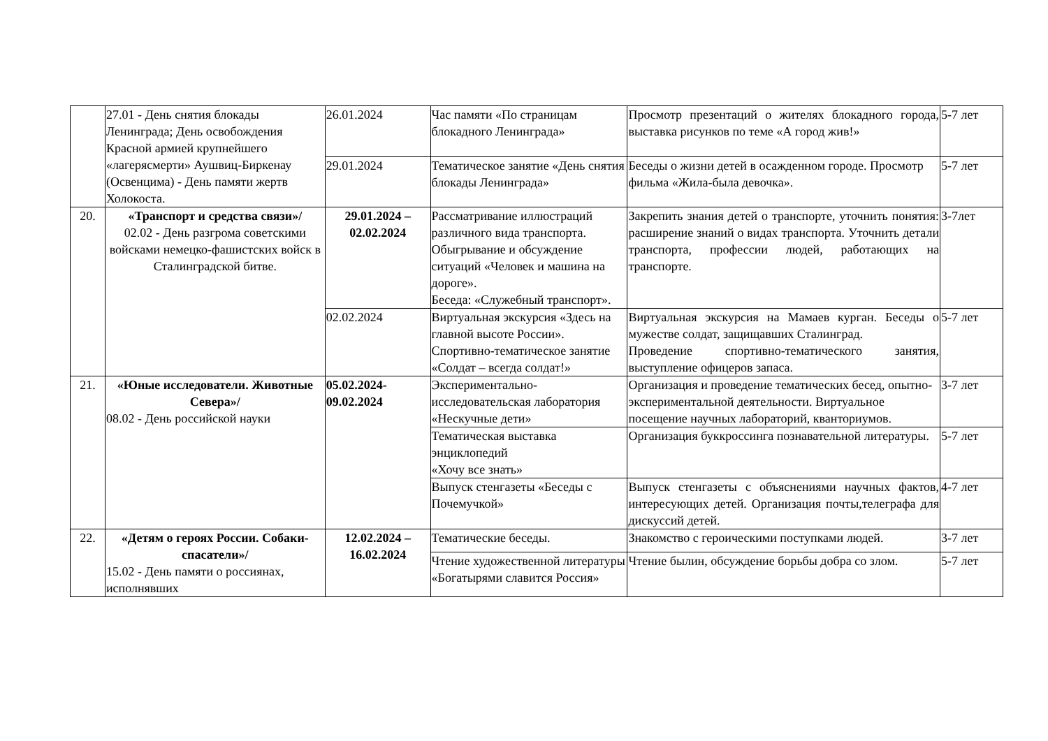| | 27.01 - День снятия блокады Ленинграда; День освобождения Красной армией крупнейшего «лагерясмерти» Аушвиц-Биркенау (Освенцима) - День памяти жертв Холокоста. | 26.01.2024 | Час памяти «По страницам блокадного Ленинграда» | Просмотр презентаций о жителях блокадного города, выставка рисунков по теме «А город жив!» | 5-7 лет |
| | | 29.01.2024 | Тематическое занятие «День снятия блокады Ленинграда» | Беседы о жизни детей в осажденном городе. Просмотр фильма «Жила-была девочка». | 5-7 лет |
| 20. | «Транспорт и средства связи»/ 02.02 - День разгрома советскими войсками немецко-фашистских войск в Сталинградской битве. | 29.01.2024 – 02.02.2024 | Рассматривание иллюстраций различного вида транспорта. Обыгрывание и обсуждение ситуаций «Человек и машина на дороге». Беседа: «Служебный транспорт». | Закрепить знания детей о транспорте, уточнить понятия: расширение знаний о видах транспорта. Уточнить детали транспорта, профессии людей, работающих на транспорте. | 3-7лет |
| | | 02.02.2024 | Виртуальная экскурсия «Здесь на главной высоте России». Спортивно-тематическое занятие «Солдат – всегда солдат!» | Виртуальная экскурсия на Мамаев курган. Беседы о мужестве солдат, защищавших Сталинград. Проведение спортивно-тематического занятия, выступление офицеров запаса. | 5-7 лет |
| 21. | «Юные исследователи. Животные Севера»/ 08.02 - День российской науки | 05.02.2024-09.02.2024 | Экспериментально-исследовательская лаборатория «Нескучные дети» | Организация и проведение тематических бесед, опытно- экспериментальной деятельности. Виртуальное посещение научных лабораторий, кванториумов. | 3-7 лет |
| | | | Тематическая выставка энциклопедий «Хочу все знать» | Организация буккроссинга познавательной литературы. | 5-7 лет |
| | | | Выпуск стенгазеты «Беседы с Почемучкой» | Выпуск стенгазеты с объяснениями научных фактов, интересующих детей. Организация почты,телеграфа для дискуссий детей. | 4-7 лет |
| 22. | «Детям о героях России. Собаки-спасатели»/ 15.02 - День памяти о россиянах, исполнявших | 12.02.2024 – 16.02.2024 | Тематические беседы. | Знакомство с героическими поступками людей. | 3-7 лет |
| | | | Чтение художественной литературы «Богатырями славится Россия» | Чтение былин, обсуждение борьбы добра со злом. | 5-7 лет |